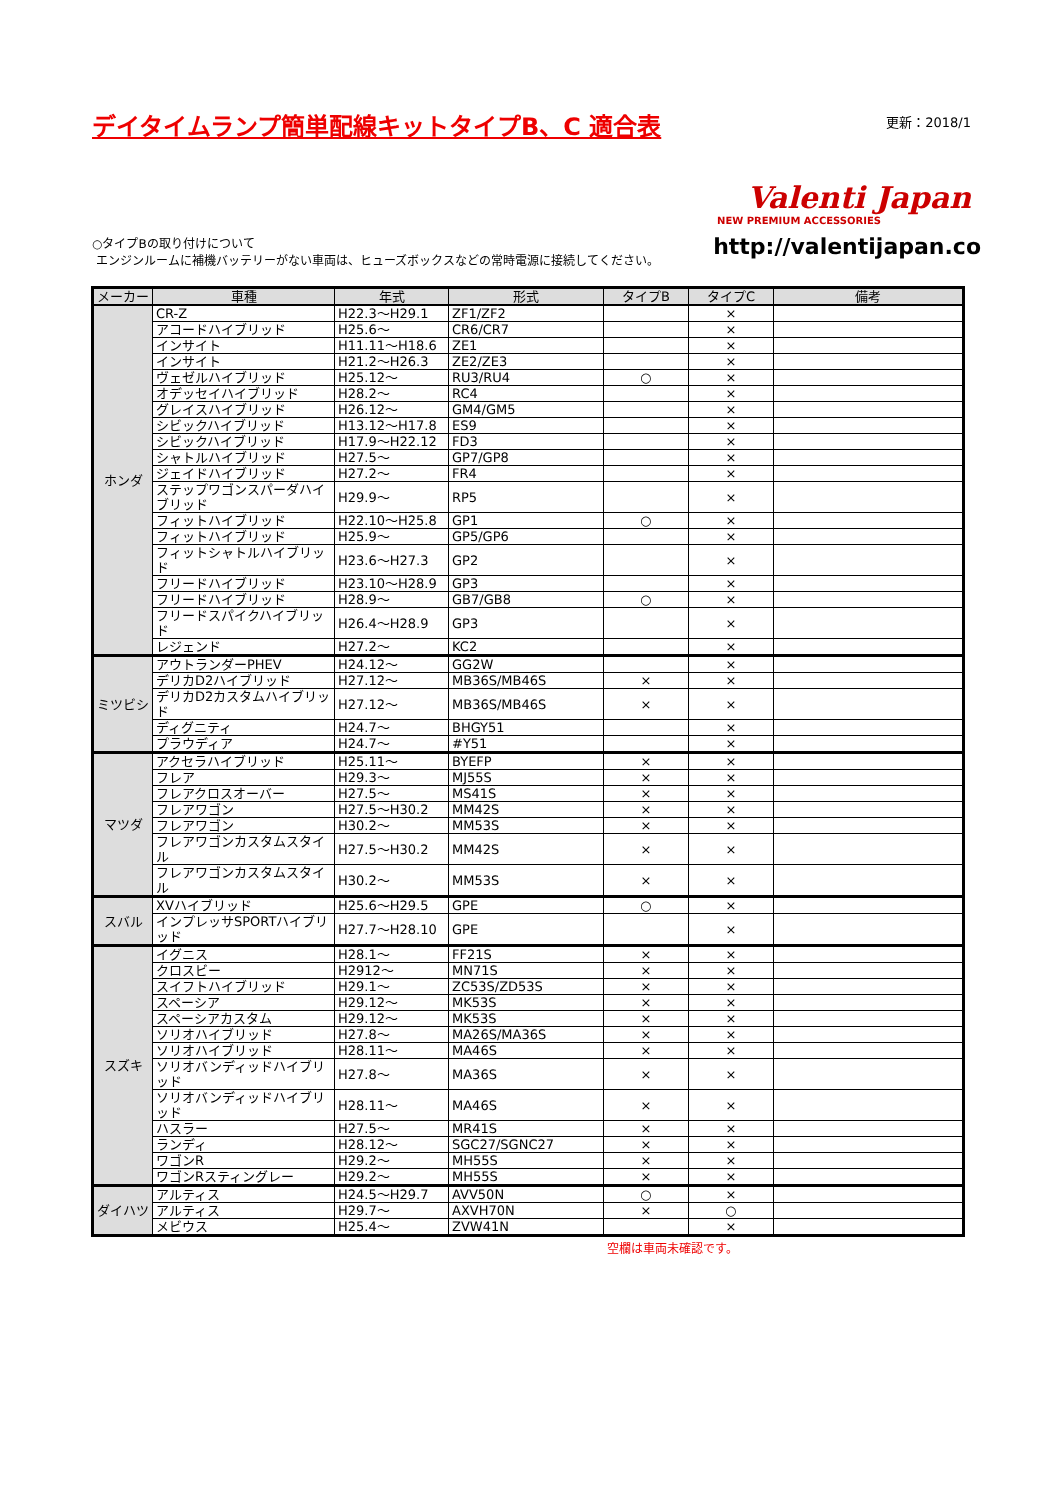デイタイムランプ簡単配線キットタイプB、C 適合表
更新：2018/1
Valenti Japan
NEW PREMIUM ACCESSORIES
○タイプBの取り付けについて
エンジンルームに補機バッテリーがない車両は、ヒューズボックスなどの常時電源に接続してください。
http://valentijapan.co
| メーカー | 車種 | 年式 | 形式 | タイプB | タイプC | 備考 |
| --- | --- | --- | --- | --- | --- | --- |
| ホンダ | CR-Z | H22.3～H29.1 | ZF1/ZF2 | | × | |
| | アコードハイブリッド | H25.6～ | CR6/CR7 | | × | |
| | インサイト | H11.11～H18.6 | ZE1 | | × | |
| | インサイト | H21.2～H26.3 | ZE2/ZE3 | | × | |
| | ヴェゼルハイブリッド | H25.12～ | RU3/RU4 | ○ | × | |
| | オデッセイハイブリッド | H28.2～ | RC4 | | × | |
| | グレイスハイブリッド | H26.12～ | GM4/GM5 | | × | |
| | シビックハイブリッド | H13.12～H17.8 | ES9 | | × | |
| | シビックハイブリッド | H17.9～H22.12 | FD3 | | × | |
| | シャトルハイブリッド | H27.5～ | GP7/GP8 | | × | |
| | ジェイドハイブリッド | H27.2～ | FR4 | | × | |
| | ステップワゴンスパーダハイブリッド | H29.9～ | RP5 | | × | |
| | フィットハイブリッド | H22.10～H25.8 | GP1 | ○ | × | |
| | フィットハイブリッド | H25.9～ | GP5/GP6 | | × | |
| | フィットシャトルハイブリッド | H23.6～H27.3 | GP2 | | × | |
| | フリードハイブリッド | H23.10～H28.9 | GP3 | | × | |
| | フリードハイブリッド | H28.9～ | GB7/GB8 | ○ | × | |
| | フリードスパイクハイブリッド | H26.4～H28.9 | GP3 | | × | |
| | レジェンド | H27.2～ | KC2 | | × | |
| ミツビシ | アウトランダーPHEV | H24.12～ | GG2W | | × | |
| | デリカD2ハイブリッド | H27.12～ | MB36S/MB46S | × | × | |
| | デリカD2カスタムハイブリッド | H27.12～ | MB36S/MB46S | × | × | |
| | ディグニティ | H24.7～ | BHGY51 | | × | |
| | プラウディア | H24.7～ | #Y51 | | × | |
| マツダ | アクセラハイブリッド | H25.11～ | BYEFP | × | × | |
| | フレア | H29.3～ | MJ55S | × | × | |
| | フレアクロスオーバー | H27.5～ | MS41S | × | × | |
| | フレアワゴン | H27.5～H30.2 | MM42S | × | × | |
| | フレアワゴン | H30.2～ | MM53S | × | × | |
| | フレアワゴンカスタムスタイル | H27.5～H30.2 | MM42S | × | × | |
| | フレアワゴンカスタムスタイル | H30.2～ | MM53S | × | × | |
| スバル | XVハイブリッド | H25.6～H29.5 | GPE | ○ | × | |
| | インプレッサSPORTハイブリッド | H27.7～H28.10 | GPE | | × | |
| スズキ | イグニス | H28.1～ | FF21S | × | × | |
| | クロスビー | H2912～ | MN71S | × | × | |
| | スイフトハイブリッド | H29.1～ | ZC53S/ZD53S | × | × | |
| | スペーシア | H29.12～ | MK53S | × | × | |
| | スペーシアカスタム | H29.12～ | MK53S | × | × | |
| | ソリオハイブリッド | H27.8～ | MA26S/MA36S | × | × | |
| | ソリオハイブリッド | H28.11～ | MA46S | × | × | |
| | ソリオバンディッドハイブリッド | H27.8～ | MA36S | × | × | |
| | ソリオバンディッドハイブリッド | H28.11～ | MA46S | × | × | |
| | ハスラー | H27.5～ | MR41S | × | × | |
| | ランディ | H28.12～ | SGC27/SGNC27 | × | × | |
| | ワゴンR | H29.2～ | MH55S | × | × | |
| | ワゴンRスティングレー | H29.2～ | MH55S | × | × | |
| ダイハツ | アルティス | H24.5～H29.7 | AVV50N | ○ | × | |
| | アルティス | H29.7～ | AXVH70N | × | ○ | |
| | メビウス | H25.4～ | ZVW41N | | × | |
空欄は車両未確認です。